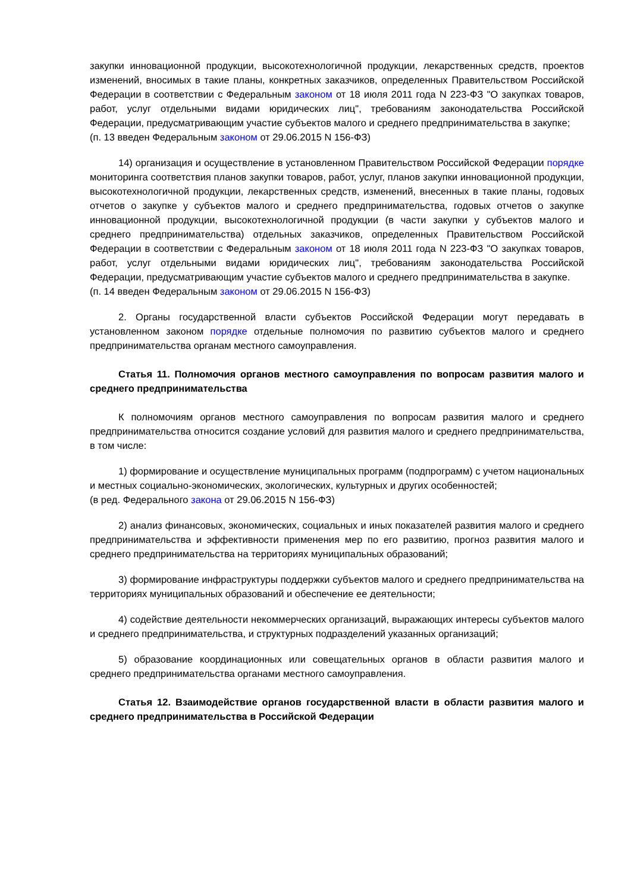закупки инновационной продукции, высокотехнологичной продукции, лекарственных средств, проектов изменений, вносимых в такие планы, конкретных заказчиков, определенных Правительством Российской Федерации в соответствии с Федеральным законом от 18 июля 2011 года N 223-ФЗ "О закупках товаров, работ, услуг отдельными видами юридических лиц", требованиям законодательства Российской Федерации, предусматривающим участие субъектов малого и среднего предпринимательства в закупке;
(п. 13 введен Федеральным законом от 29.06.2015 N 156-ФЗ)
14) организация и осуществление в установленном Правительством Российской Федерации порядке мониторинга соответствия планов закупки товаров, работ, услуг, планов закупки инновационной продукции, высокотехнологичной продукции, лекарственных средств, изменений, внесенных в такие планы, годовых отчетов о закупке у субъектов малого и среднего предпринимательства, годовых отчетов о закупке инновационной продукции, высокотехнологичной продукции (в части закупки у субъектов малого и среднего предпринимательства) отдельных заказчиков, определенных Правительством Российской Федерации в соответствии с Федеральным законом от 18 июля 2011 года N 223-ФЗ "О закупках товаров, работ, услуг отдельными видами юридических лиц", требованиям законодательства Российской Федерации, предусматривающим участие субъектов малого и среднего предпринимательства в закупке.
(п. 14 введен Федеральным законом от 29.06.2015 N 156-ФЗ)
2. Органы государственной власти субъектов Российской Федерации могут передавать в установленном законом порядке отдельные полномочия по развитию субъектов малого и среднего предпринимательства органам местного самоуправления.
Статья 11. Полномочия органов местного самоуправления по вопросам развития малого и среднего предпринимательства
К полномочиям органов местного самоуправления по вопросам развития малого и среднего предпринимательства относится создание условий для развития малого и среднего предпринимательства, в том числе:
1) формирование и осуществление муниципальных программ (подпрограмм) с учетом национальных и местных социально-экономических, экологических, культурных и других особенностей;
(в ред. Федерального закона от 29.06.2015 N 156-ФЗ)
2) анализ финансовых, экономических, социальных и иных показателей развития малого и среднего предпринимательства и эффективности применения мер по его развитию, прогноз развития малого и среднего предпринимательства на территориях муниципальных образований;
3) формирование инфраструктуры поддержки субъектов малого и среднего предпринимательства на территориях муниципальных образований и обеспечение ее деятельности;
4) содействие деятельности некоммерческих организаций, выражающих интересы субъектов малого и среднего предпринимательства, и структурных подразделений указанных организаций;
5) образование координационных или совещательных органов в области развития малого и среднего предпринимательства органами местного самоуправления.
Статья 12. Взаимодействие органов государственной власти в области развития малого и среднего предпринимательства в Российской Федерации